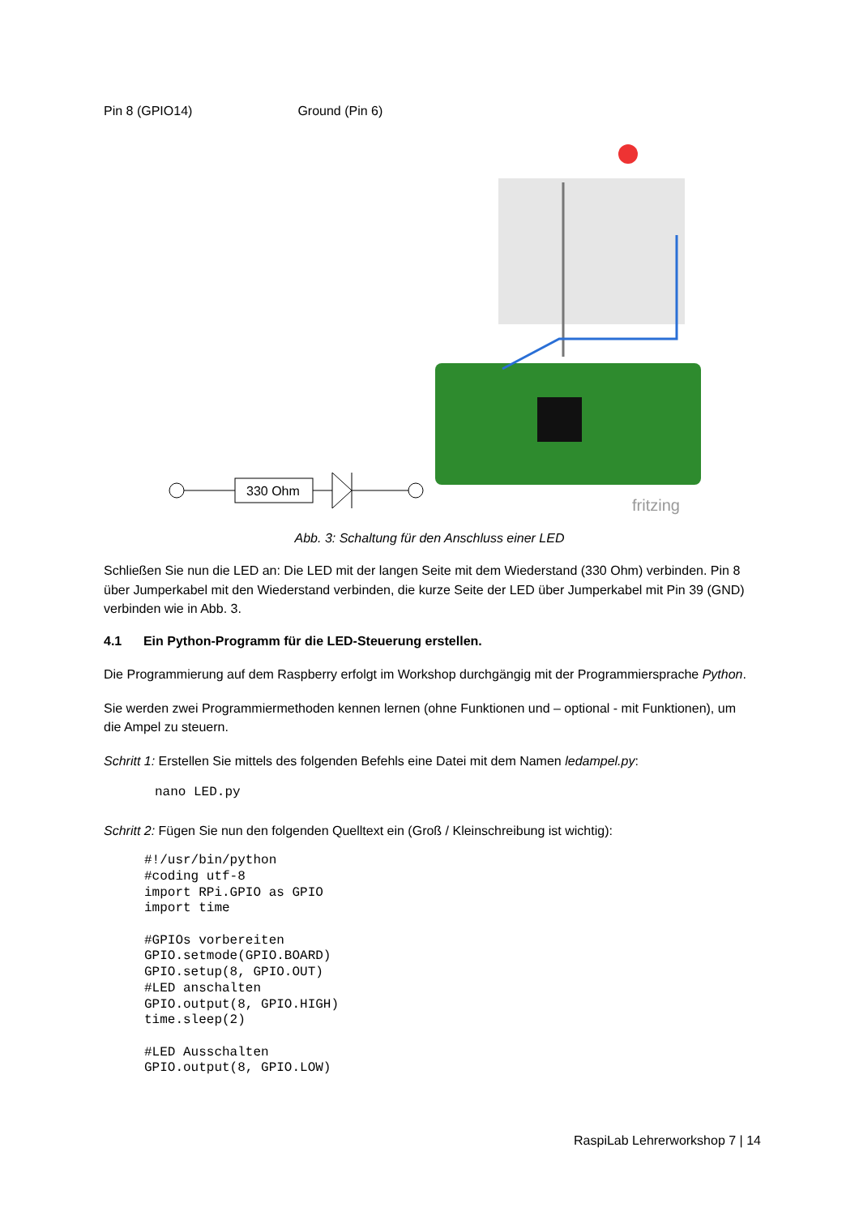Pin 8 (GPIO14) Ground (Pin 6)
330 Ohm
fritzing
Abb. 3: Schaltung für den Anschluss einer LED
Schließen Sie nun die LED an: Die LED mit der langen Seite mit dem Wiederstand (330 Ohm) verbinden. Pin 8 über Jumperkabel mit den Wiederstand verbinden, die kurze Seite der LED über Jumperkabel mit Pin 39 (GND) verbinden wie in Abb. 3.
4.1 Ein Python-Programm für die LED-Steuerung erstellen.
Die Programmierung auf dem Raspberry erfolgt im Workshop durchgängig mit der Programmiersprache Python.
Sie werden zwei Programmiermethoden kennen lernen (ohne Funktionen und – optional - mit Funktionen), um die Ampel zu steuern.
Schritt 1: Erstellen Sie mittels des folgenden Befehls eine Datei mit dem Namen ledampel.py:
nano LED.py
Schritt 2: Fügen Sie nun den folgenden Quelltext ein (Groß / Kleinschreibung ist wichtig):
#!/usr/bin/python
#coding utf-8
import RPi.GPIO as GPIO
import time

#GPIOs vorbereiten
GPIO.setmode(GPIO.BOARD)
GPIO.setup(8, GPIO.OUT)
#LED anschalten
GPIO.output(8, GPIO.HIGH)
time.sleep(2)

#LED Ausschalten
GPIO.output(8, GPIO.LOW)
RaspiLab Lehrerworkshop 7 | 14